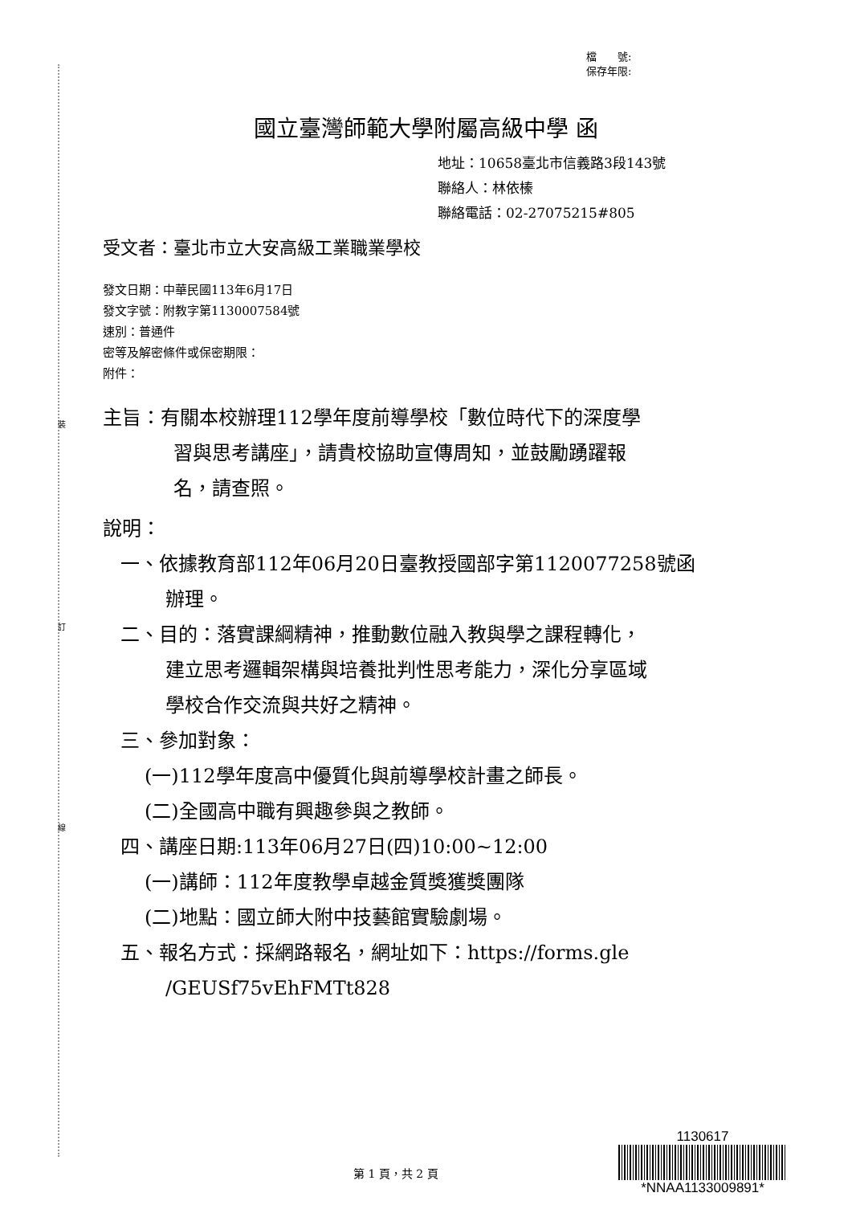裝
訂
線
檔　　號:
保存年限:
國立臺灣師範大學附屬高級中學 函
地址：10658臺北市信義路3段143號
聯絡人：林依榛
聯絡電話：02-27075215#805
受文者：臺北市立大安高級工業職業學校
發文日期：中華民國113年6月17日
發文字號：附教字第1130007584號
速別：普通件
密等及解密條件或保密期限：
附件：
主旨：有關本校辦理112學年度前導學校「數位時代下的深度學
習與思考講座」，請貴校協助宣傳周知，並鼓勵踴躍報
名，請查照。
說明：
一、依據教育部112年06月20日臺教授國部字第1120077258號函
辦理。
二、目的：落實課綱精神，推動數位融入教與學之課程轉化，
建立思考邏輯架構與培養批判性思考能力，深化分享區域
學校合作交流與共好之精神。
三、參加對象：
(一)112學年度高中優質化與前導學校計畫之師長。
(二)全國高中職有興趣參與之教師。
四、講座日期:113年06月27日(四)10:00~12:00
(一)講師：112年度教學卓越金質獎獲獎團隊
(二)地點：國立師大附中技藝館實驗劇場。
五、報名方式：採網路報名，網址如下：https://forms.gle
/GEUSf75vEhFMTt828
第 1 頁，共 2 頁
1130617
*NNAA1133009891*